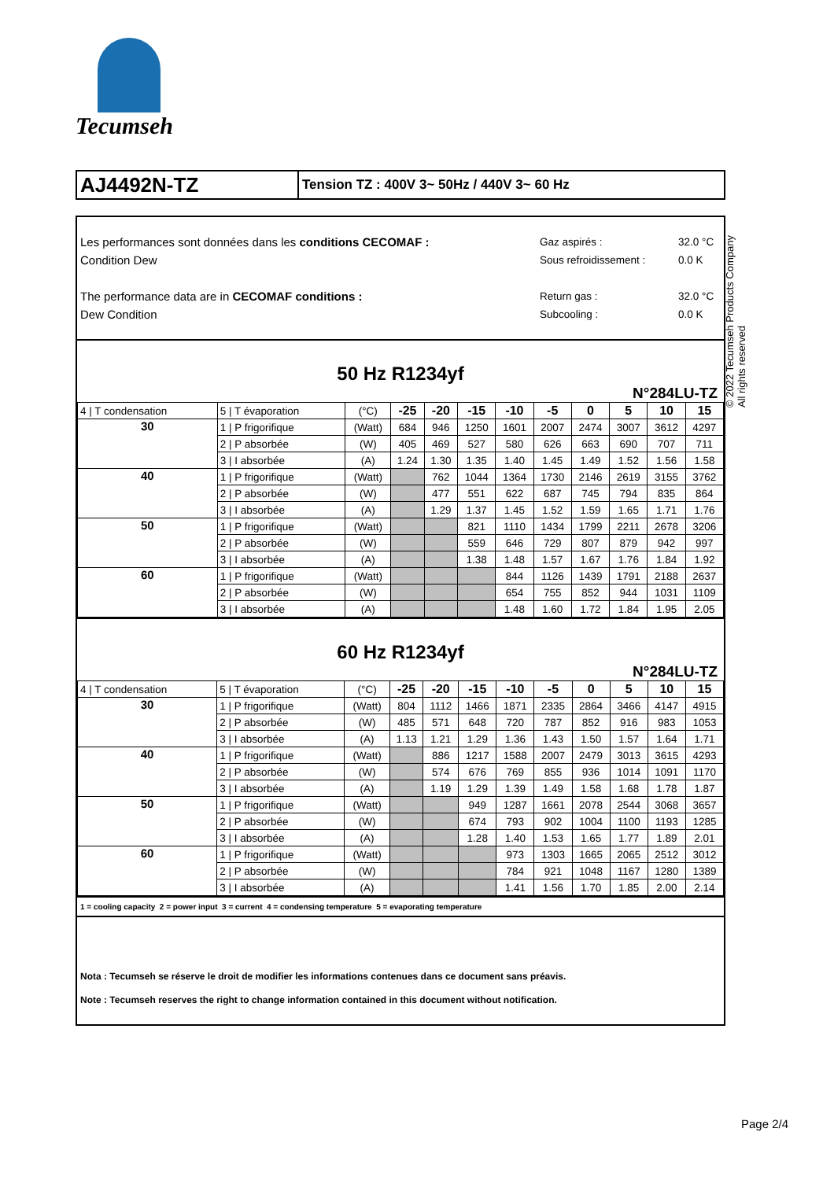Tecumseh
AJ4492N-TZ
Tension TZ : 400V 3~ 50Hz / 440V 3~ 60 Hz
Les performances sont données dans les conditions CECOMAF :
Condition Dew
The performance data are in CECOMAF conditions :
Dew Condition
Gaz aspirés :
Sous refroidissement :
Return gas :
Subcooling :
32.0 °C
0.0 K
32.0 °C
0.0 K
50 Hz R1234yf
N°284LU-TZ
| 4 / T condensation | 5 / T évaporation | (°C) | -25 | -20 | -15 | -10 | -5 | 0 | 5 | 10 | 15 |
| 30 | 1 / P frigorifique | (Watt) | 684 | 946 | 1250 | 1601 | 2007 | 2474 | 3007 | 3612 | 4297 |
| | 2 / P absorbée | (W) | 405 | 469 | 527 | 580 | 626 | 663 | 690 | 707 | 711 |
| | 3 / I absorbée | (A) | 1.24 | 1.30 | 1.35 | 1.40 | 1.45 | 1.49 | 1.52 | 1.56 | 1.58 |
| 40 | 1 / P frigorifique | (Watt) | | 762 | 1044 | 1364 | 1730 | 2146 | 2619 | 3155 | 3762 |
| | 2 / P absorbée | (W) | | 477 | 551 | 622 | 687 | 745 | 794 | 835 | 864 |
| | 3 / I absorbée | (A) | | 1.29 | 1.37 | 1.45 | 1.52 | 1.59 | 1.65 | 1.71 | 1.76 |
| 50 | 1 / P frigorifique | (Watt) | | | 821 | 1110 | 1434 | 1799 | 2211 | 2678 | 3206 |
| | 2 / P absorbée | (W) | | | 559 | 646 | 729 | 807 | 879 | 942 | 997 |
| | 3 / I absorbée | (A) | | | 1.38 | 1.48 | 1.57 | 1.67 | 1.76 | 1.84 | 1.92 |
| 60 | 1 / P frigorifique | (Watt) | | | | 844 | 1126 | 1439 | 1791 | 2188 | 2637 |
| | 2 / P absorbée | (W) | | | | 654 | 755 | 852 | 944 | 1031 | 1109 |
| | 3 / I absorbée | (A) | | | | 1.48 | 1.60 | 1.72 | 1.84 | 1.95 | 2.05 |
60 Hz R1234yf
N°284LU-TZ
| 4 / T condensation | 5 / T évaporation | (°C) | -25 | -20 | -15 | -10 | -5 | 0 | 5 | 10 | 15 |
| 30 | 1 / P frigorifique | (Watt) | 804 | 1112 | 1466 | 1871 | 2335 | 2864 | 3466 | 4147 | 4915 |
| | 2 / P absorbée | (W) | 485 | 571 | 648 | 720 | 787 | 852 | 916 | 983 | 1053 |
| | 3 / I absorbée | (A) | 1.13 | 1.21 | 1.29 | 1.36 | 1.43 | 1.50 | 1.57 | 1.64 | 1.71 |
| 40 | 1 / P frigorifique | (Watt) | | 886 | 1217 | 1588 | 2007 | 2479 | 3013 | 3615 | 4293 |
| | 2 / P absorbée | (W) | | 574 | 676 | 769 | 855 | 936 | 1014 | 1091 | 1170 |
| | 3 / I absorbée | (A) | | 1.19 | 1.29 | 1.39 | 1.49 | 1.58 | 1.68 | 1.78 | 1.87 |
| 50 | 1 / P frigorifique | (Watt) | | | 949 | 1287 | 1661 | 2078 | 2544 | 3068 | 3657 |
| | 2 / P absorbée | (W) | | | 674 | 793 | 902 | 1004 | 1100 | 1193 | 1285 |
| | 3 / I absorbée | (A) | | | 1.28 | 1.40 | 1.53 | 1.65 | 1.77 | 1.89 | 2.01 |
| 60 | 1 / P frigorifique | (Watt) | | | | 973 | 1303 | 1665 | 2065 | 2512 | 3012 |
| | 2 / P absorbée | (W) | | | | 784 | 921 | 1048 | 1167 | 1280 | 1389 |
| | 3 / I absorbée | (A) | | | | 1.41 | 1.56 | 1.70 | 1.85 | 2.00 | 2.14 |
1 = cooling capacity 2 = power input 3 = current 4 = condensing temperature 5 = evaporating temperature
Nota : Tecumseh se réserve le droit de modifier les informations contenues dans ce document sans préavis.
Note : Tecumseh reserves the right to change information contained in this document without notification.
© 2022 Tecumseh Products Company
All rights reserved
Page 2/4